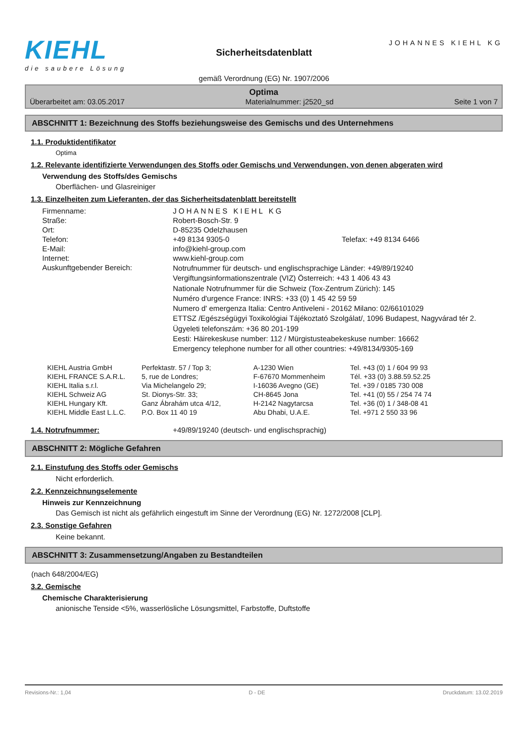KIEHL
die saubere Lösung
Sicherheitsdatenblatt
gemäß Verordnung (EG) Nr. 1907/2006
JOHANNES KIEHL KG
Optima
Überarbeitet am: 03.05.2017 Materialnummer: j2520_sd Seite 1 von 7
ABSCHNITT 1: Bezeichnung des Stoffs beziehungsweise des Gemischs und des Unternehmens
1.1. Produktidentifikator
Optima
1.2. Relevante identifizierte Verwendungen des Stoffs oder Gemischs und Verwendungen, von denen abgeraten wird
Verwendung des Stoffs/des Gemischs
Oberflächen- und Glasreiniger
1.3. Einzelheiten zum Lieferanten, der das Sicherheitsdatenblatt bereitstellt
| Firmenname: | JOHANNES KIEHL KG | |
| Straße: | Robert-Bosch-Str. 9 | |
| Ort: | D-85235 Odelzhausen | |
| Telefon: | +49 8134 9305-0 | Telefax: +49 8134 6466 |
| E-Mail: | info@kiehl-group.com | |
| Internet: | www.kiehl-group.com | |
| Auskunftgebender Bereich: | Notrufnummer für deutsch- und englischsprachige Länder: +49/89/19240 Vergiftungsinformationszentrale (VIZ) Österreich: +43 1 406 43 43 Nationale Notrufnummer für die Schweiz (Tox-Zentrum Zürich): 145 Numéro d'urgence France: INRS: +33 (0) 1 45 42 59 59 Numero d' emergenza Italia: Centro Antiveleni - 20162 Milano: 02/66101029 ETTSZ /Egészségügyi Toxikológiai Tájékoztató Szolgálat/, 1096 Budapest, Nagyvárad tér 2. Ügyeleti telefonszám: +36 80 201-199 Eesti: Häirekeskuse number: 112 / Mürgistusteabekeskuse number: 16662 Emergency telephone number for all other countries: +49/8134/9305-169 | |
| KIEHL Austria GmbH | Perfektastr. 57 / Top 3; | A-1230 Wien | Tel. +43 (0) 1 / 604 99 93 |
| KIEHL FRANCE S.A.R.L. | 5, rue de Londres; | F-67670 Mommenheim | Tél. +33 (0) 3.88.59.52.25 |
| KIEHL Italia s.r.l. | Via Michelangelo 29; | I-16036 Avegno (GE) | Tel. +39 / 0185 730 008 |
| KIEHL Schweiz AG | St. Dionys-Str. 33; | CH-8645 Jona | Tel. +41 (0) 55 / 254 74 74 |
| KIEHL Hungary Kft. | Ganz Ábrahám utca 4/12, | H-2142 Nagytarcsa | Tel. +36 (0) 1 / 348-08 41 |
| KIEHL Middle East L.L.C. | P.O. Box 11 40 19 | Abu Dhabi, U.A.E. | Tel. +971 2 550 33 96 |
1.4. Notrufnummer: +49/89/19240 (deutsch- und englischsprachig)
ABSCHNITT 2: Mögliche Gefahren
2.1. Einstufung des Stoffs oder Gemischs
Nicht erforderlich.
2.2. Kennzeichnungselemente
Hinweis zur Kennzeichnung
Das Gemisch ist nicht als gefährlich eingestuft im Sinne der Verordnung (EG) Nr. 1272/2008 [CLP].
2.3. Sonstige Gefahren
Keine bekannt.
ABSCHNITT 3: Zusammensetzung/Angaben zu Bestandteilen
(nach 648/2004/EG)
3.2. Gemische
Chemische Charakterisierung
anionische Tenside <5%, wasserlösliche Lösungsmittel, Farbstoffe, Duftstoffe
Revisions-Nr.: 1,04 D - DE Druckdatum: 13.02.2019